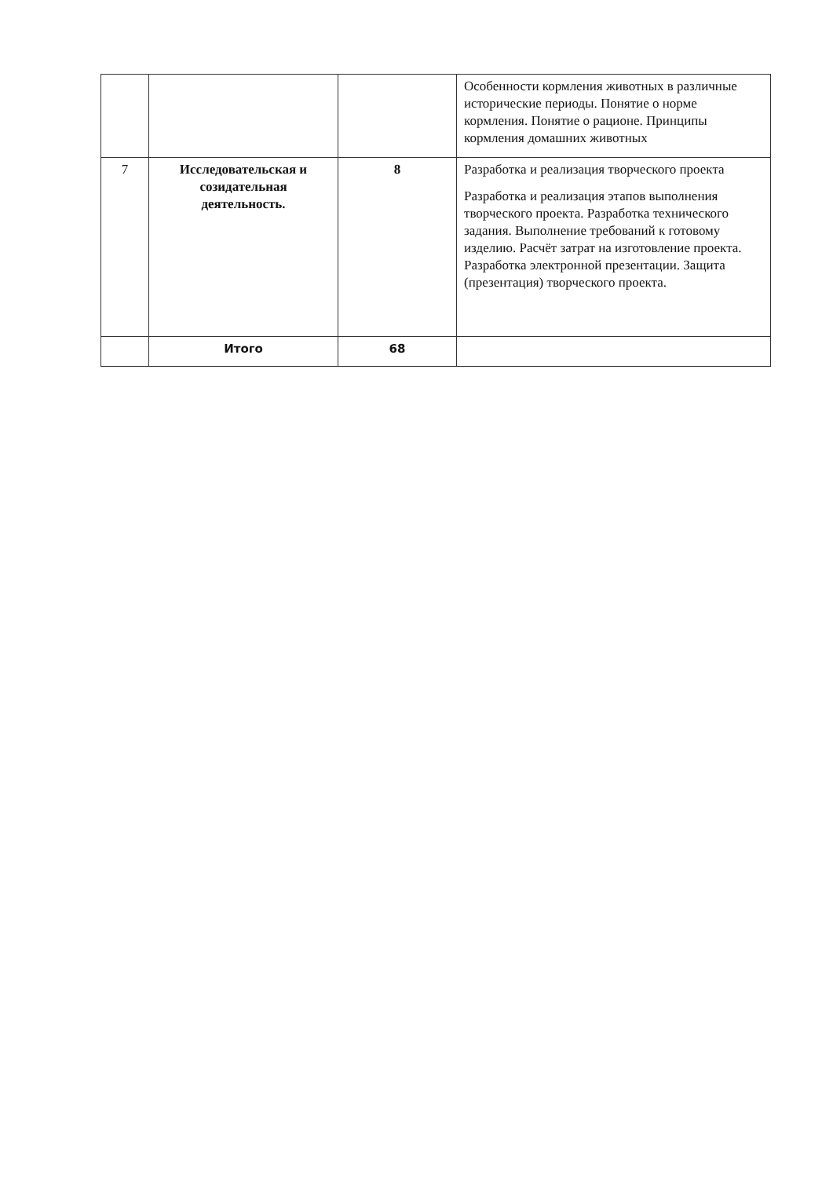| | | | Особенности кормления животных в различные исторические периоды. Понятие о норме кормления. Понятие о рационе. Принципы кормления домашних животных |
| 7 | Исследовательская и созидательная деятельность. | 8 | Разработка и реализация творческого проекта Разработка и реализация этапов выполнения творческого проекта. Разработка технического задания. Выполнение требований к готовому изделию. Расчёт затрат на изготовление проекта. Разработка электронной презентации. Защита (презентация) творческого проекта. |
| | Итого | 68 | |